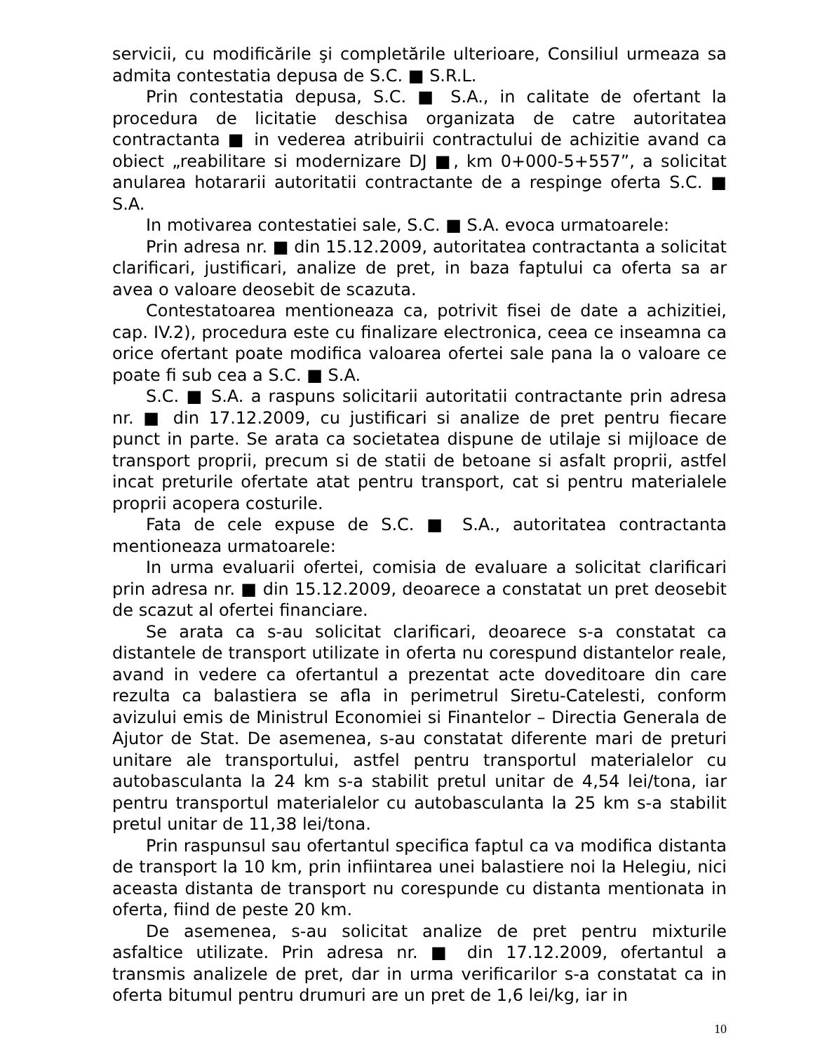servicii, cu modificările şi completările ulterioare, Consiliul urmeaza sa admita contestatia depusa de S.C. ■ S.R.L.
Prin contestatia depusa, S.C. ■ S.A., in calitate de ofertant la procedura de licitatie deschisa organizata de catre autoritatea contractanta ■ in vederea atribuirii contractului de achizitie avand ca obiect „reabilitare si modernizare DJ ■, km 0+000-5+557”, a solicitat anularea hotararii autoritatii contractante de a respinge oferta S.C. ■ S.A.
In motivarea contestatiei sale, S.C. ■ S.A. evoca urmatoarele:
Prin adresa nr. ■ din 15.12.2009, autoritatea contractanta a solicitat clarificari, justificari, analize de pret, in baza faptului ca oferta sa ar avea o valoare deosebit de scazuta.
Contestatoarea mentioneaza ca, potrivit fisei de date a achizitiei, cap. IV.2), procedura este cu finalizare electronica, ceea ce inseamna ca orice ofertant poate modifica valoarea ofertei sale pana la o valoare ce poate fi sub cea a S.C. ■ S.A.
S.C. ■ S.A. a raspuns solicitarii autoritatii contractante prin adresa nr. ■ din 17.12.2009, cu justificari si analize de pret pentru fiecare punct in parte. Se arata ca societatea dispune de utilaje si mijloace de transport proprii, precum si de statii de betoane si asfalt proprii, astfel incat preturile ofertate atat pentru transport, cat si pentru materialele proprii acopera costurile.
Fata de cele expuse de S.C. ■ S.A., autoritatea contractanta mentioneaza urmatoarele:
In urma evaluarii ofertei, comisia de evaluare a solicitat clarificari prin adresa nr. ■ din 15.12.2009, deoarece a constatat un pret deosebit de scazut al ofertei financiare.
Se arata ca s-au solicitat clarificari, deoarece s-a constatat ca distantele de transport utilizate in oferta nu corespund distantelor reale, avand in vedere ca ofertantul a prezentat acte doveditoare din care rezulta ca balastiera se afla in perimetrul Siretu-Catelesti, conform avizului emis de Ministrul Economiei si Finantelor – Directia Generala de Ajutor de Stat. De asemenea, s-au constatat diferente mari de preturi unitare ale transportului, astfel pentru transportul materialelor cu autobasculanta la 24 km s-a stabilit pretul unitar de 4,54 lei/tona, iar pentru transportul materialelor cu autobasculanta la 25 km s-a stabilit pretul unitar de 11,38 lei/tona.
Prin raspunsul sau ofertantul specifica faptul ca va modifica distanta de transport la 10 km, prin infiintarea unei balastiere noi la Helegiu, nici aceasta distanta de transport nu corespunde cu distanta mentionata in oferta, fiind de peste 20 km.
De asemenea, s-au solicitat analize de pret pentru mixturile asfaltice utilizate. Prin adresa nr. ■ din 17.12.2009, ofertantul a transmis analizele de pret, dar in urma verificarilor s-a constatat ca in oferta bitumul pentru drumuri are un pret de 1,6 lei/kg, iar in
10